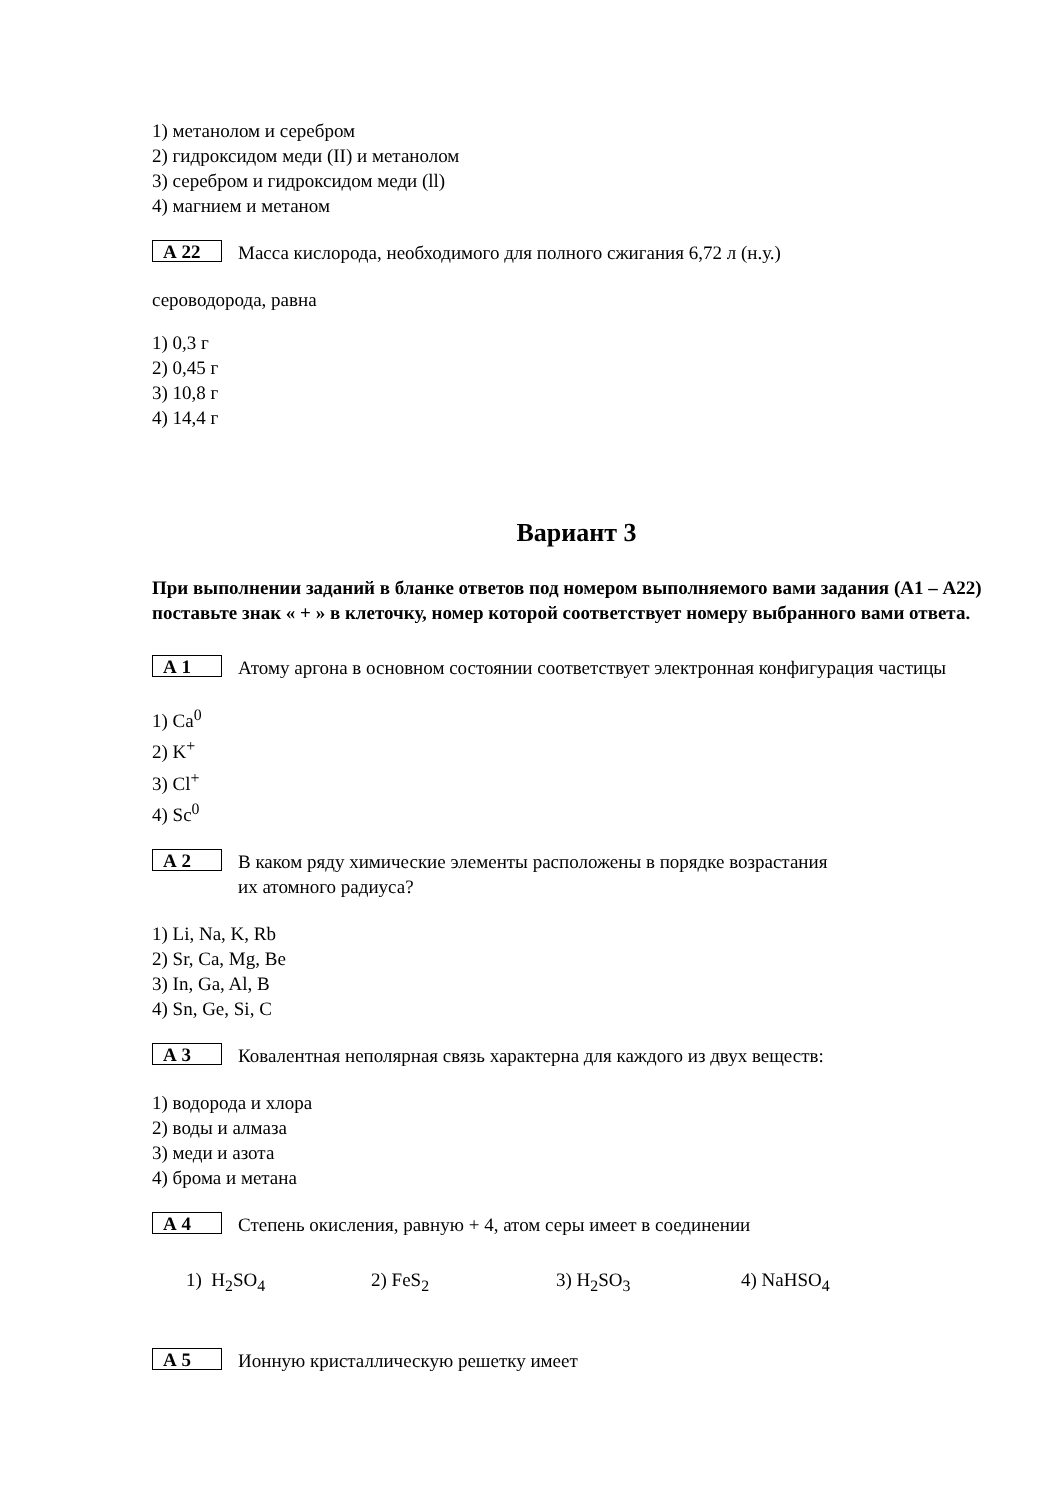1) метанолом и серебром
2) гидроксидом меди (II) и метанолом
3) серебром и гидроксидом меди (ll)
4) магнием и метаном
А 22
Масса кислорода, необходимого для полного сжигания 6,72 л (н.у.)
сероводорода, равна
1) 0,3 г
2) 0,45 г
3) 10,8 г
4) 14,4 г
Вариант 3
При выполнении заданий в бланке ответов под номером выполняемого вами задания (А1 – А22) поставьте знак « + » в клеточку, номер которой соответствует номеру выбранного вами ответа.
А 1
Атому аргона в основном состоянии соответствует электронная конфигурация частицы
1) Ca<sup>0</sup>
2) K<sup>+</sup>
3) Cl<sup>+</sup>
4) Sc<sup>0</sup>
А 2
В каком ряду химические элементы расположены в порядке возрастания
их атомного радиуса?
1) Li, Na, K, Rb
2) Sr, Ca, Mg, Be
3) In, Ga, Al, B
4) Sn, Ge, Si, C
А 3
Ковалентная неполярная связь характерна для каждого из двух веществ:
1) водорода и хлора
2) воды и алмаза
3) меди и азота
4) брома и метана
А 4
Степень окисления, равную + 4, атом серы имеет в соединении
1) H<sub>2</sub>SO<sub>4</sub> 2) FeS<sub>2</sub> 3) H<sub>2</sub>SO<sub>3</sub> 4) NaHSO<sub>4</sub>
А 5
Ионную кристаллическую решетку имеет